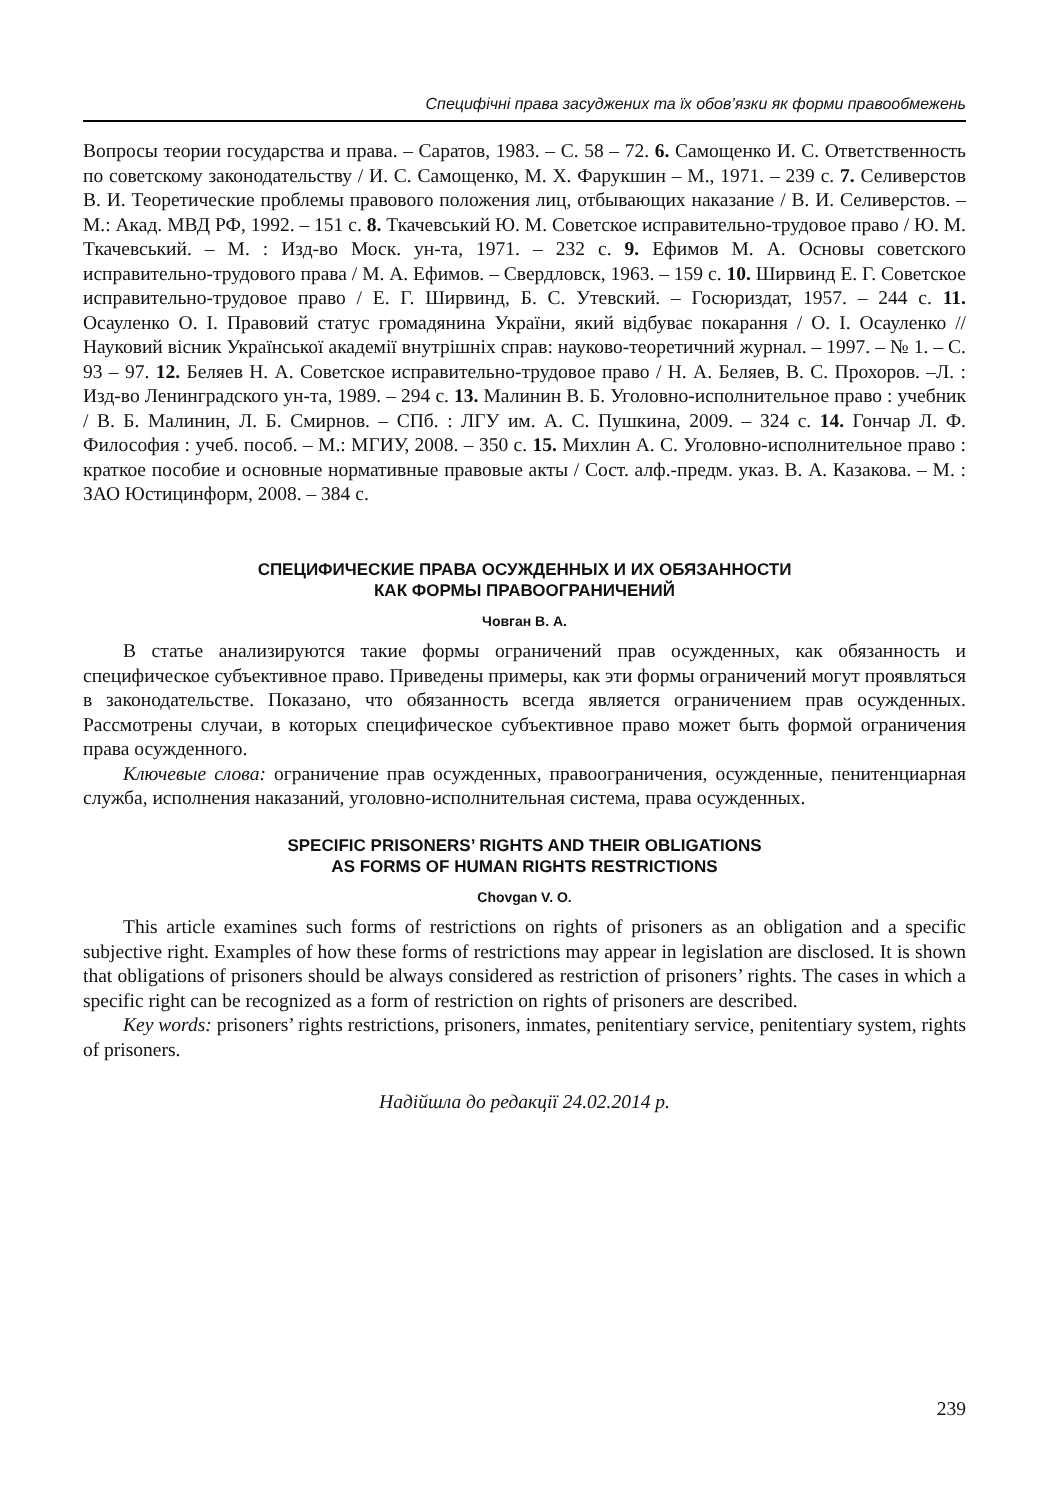Специфічні права засуджених та їх обов’язки як форми правообмежень
Вопросы теории государства и права. – Саратов, 1983. – С. 58 – 72. 6. Самощенко И. С. Ответственность по советскому законодательству / И. С. Самощенко, М. Х. Фарукшин – М., 1971. – 239 с. 7. Селиверстов В. И. Теоретические проблемы правового положения лиц, отбывающих наказание / В. И. Селиверстов. – М.: Акад. МВД РФ, 1992. – 151 с. 8. Ткачевський Ю. М. Советское исправительно-трудовое право / Ю. М. Ткачевський. – М. : Изд-во Моск. ун-та, 1971. – 232 с. 9. Ефимов М. А. Основы советского исправительно-трудового права / М. А. Ефимов. – Свердловск, 1963. – 159 с. 10. Ширвинд Е. Г. Советское исправительно-трудовое право / Е. Г. Ширвинд, Б. С. Утевский. – Госюриздат, 1957. – 244 с. 11. Осауленко О. І. Правовий статус громадянина України, який відбуває покарання / О. І. Осауленко // Науковий вісник Української академії внутрішніх справ: науково-теоретичний журнал. – 1997. – № 1. – С. 93 – 97. 12. Беляев Н. А. Советское исправительно-трудовое право / Н. А. Беляев, В. С. Прохоров. –Л. : Изд-во Ленинградского ун-та, 1989. – 294 с. 13. Малинин В. Б. Уголовно-исполнительное право : учебник / В. Б. Малинин, Л. Б. Смирнов. – СПб. : ЛГУ им. А. С. Пушкина, 2009. – 324 с. 14. Гончар Л. Ф. Философия : учеб. пособ. – М.: МГИУ, 2008. – 350 с. 15. Михлин А. С. Уголовно-исполнительное право : краткое пособие и основные нормативные правовые акты / Сост. алф.-предм. указ. В. А. Казакова. – М. : ЗАО Юстицинформ, 2008. – 384 с.
СПЕЦИФИЧЕСКИЕ ПРАВА ОСУЖДЕННЫХ И ИХ ОБЯЗАННОСТИ
КАК ФОРМЫ ПРАВООГРАНИЧЕНИЙ
Човган В. А.
В статье анализируются такие формы ограничений прав осужденных, как обязанность и специфическое субъективное право. Приведены примеры, как эти формы ограничений могут проявляться в законодательстве. Показано, что обязанность всегда является ограничением прав осужденных. Рассмотрены случаи, в которых специфическое субъективное право может быть формой ограничения права осужденного.
Ключевые слова: ограничение прав осужденных, правоограничения, осужденные, пенитенциарная служба, исполнения наказаний, уголовно-исполнительная система, права осужденных.
SPECIFIC PRISONERS’ RIGHTS AND THEIR OBLIGATIONS
AS FORMS OF HUMAN RIGHTS RESTRICTIONS
Chovgan V. O.
This article examines such forms of restrictions on rights of prisoners as an obligation and a specific subjective right. Examples of how these forms of restrictions may appear in legislation are disclosed. It is shown that obligations of prisoners should be always considered as restriction of prisoners’ rights. The cases in which a specific right can be recognized as a form of restriction on rights of prisoners are described.
Key words: prisoners’ rights restrictions, prisoners, inmates, penitentiary service, penitentiary system, rights of prisoners.
Надійшла до редакції 24.02.2014 р.
239